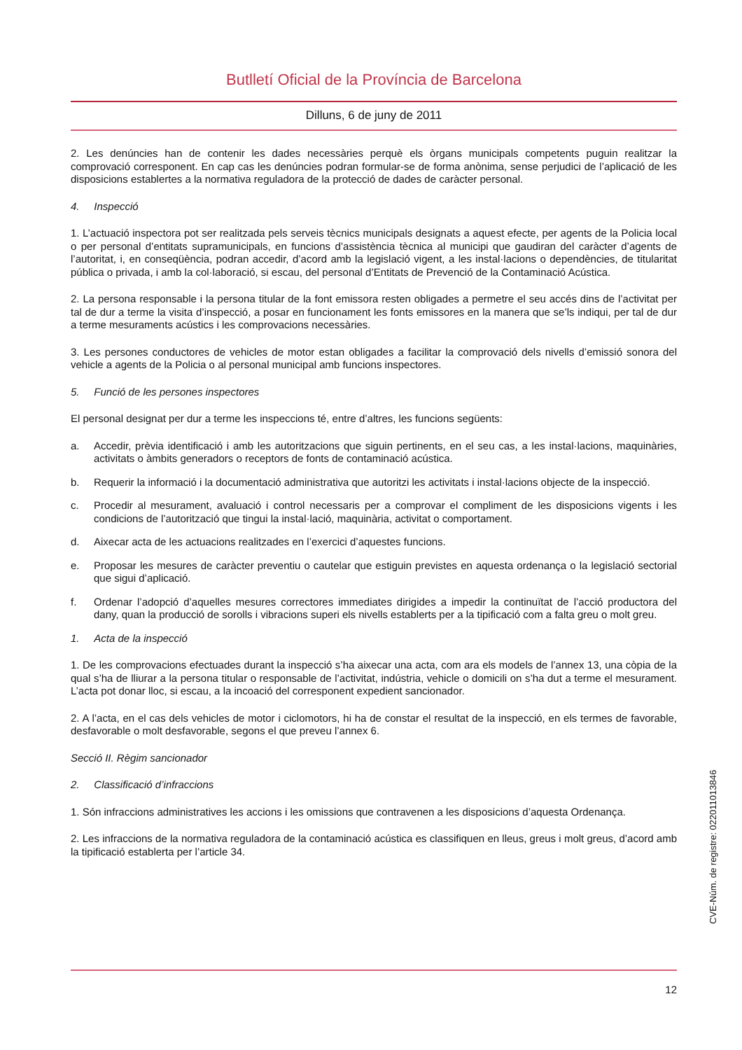Butlletí Oficial de la Província de Barcelona
Dilluns, 6 de juny de 2011
2. Les denúncies han de contenir les dades necessàries perquè els òrgans municipals competents puguin realitzar la comprovació corresponent. En cap cas les denúncies podran formular-se de forma anònima, sense perjudici de l’aplicació de les disposicions establertes a la normativa reguladora de la protecció de dades de caràcter personal.
4. Inspecció
1. L’actuació inspectora pot ser realitzada pels serveis tècnics municipals designats a aquest efecte, per agents de la Policia local o per personal d’entitats supramunicipals, en funcions d’assistència tècnica al municipi que gaudiran del caràcter d’agents de l’autoritat, i, en conseqüència, podran accedir, d’acord amb la legislació vigent, a les instal·lacions o dependències, de titularitat pública o privada, i amb la col·laboració, si escau, del personal d’Entitats de Prevenció de la Contaminació Acústica.
2. La persona responsable i la persona titular de la font emissora resten obligades a permetre el seu accés dins de l’activitat per tal de dur a terme la visita d’inspecció, a posar en funcionament les fonts emissores en la manera que se’ls indiqui, per tal de dur a terme mesuraments acústics i les comprovacions necessàries.
3. Les persones conductores de vehicles de motor estan obligades a facilitar la comprovació dels nivells d’emissió sonora del vehicle a agents de la Policia o al personal municipal amb funcions inspectores.
5. Funció de les persones inspectores
El personal designat per dur a terme les inspeccions té, entre d’altres, les funcions següents:
a. Accedir, prèvia identificació i amb les autoritzacions que siguin pertinents, en el seu cas, a les instal·lacions, maquinàries, activitats o àmbits generadors o receptors de fonts de contaminació acústica.
b. Requerir la informació i la documentació administrativa que autoritzi les activitats i instal·lacions objecte de la inspecció.
c. Procedir al mesurament, avaluació i control necessaris per a comprovar el compliment de les disposicions vigents i les condicions de l’autorització que tingui la instal·lació, maquinària, activitat o comportament.
d. Aixecar acta de les actuacions realitzades en l’exercici d’aquestes funcions.
e. Proposar les mesures de caràcter preventiu o cautelar que estiguin previstes en aquesta ordenança o la legislació sectorial que sigui d’aplicació.
f. Ordenar l’adopció d’aquelles mesures correctores immediates dirigides a impedir la continuïtat de l’acció productora del dany, quan la producció de sorolls i vibracions superi els nivells establerts per a la tipificació com a falta greu o molt greu.
1. Acta de la inspecció
1. De les comprovacions efectuades durant la inspecció s’ha aixecar una acta, com ara els models de l’annex 13, una còpia de la qual s’ha de lliurar a la persona titular o responsable de l’activitat, indústria, vehicle o domicili on s’ha dut a terme el mesurament. L’acta pot donar lloc, si escau, a la incoació del corresponent expedient sancionador.
2. A l’acta, en el cas dels vehicles de motor i ciclomotors, hi ha de constar el resultat de la inspecció, en els termes de favorable, desfavorable o molt desfavorable, segons el que preveu l’annex 6.
Secció II. Règim sancionador
2. Classificació d’infraccions
1. Són infraccions administratives les accions i les omissions que contravenen a les disposicions d’aquesta Ordenança.
2. Les infraccions de la normativa reguladora de la contaminació acústica es classifiquen en lleus, greus i molt greus, d’acord amb la tipificació establerta per l’article 34.
12
CVE-Núm. de registre: 022011013846